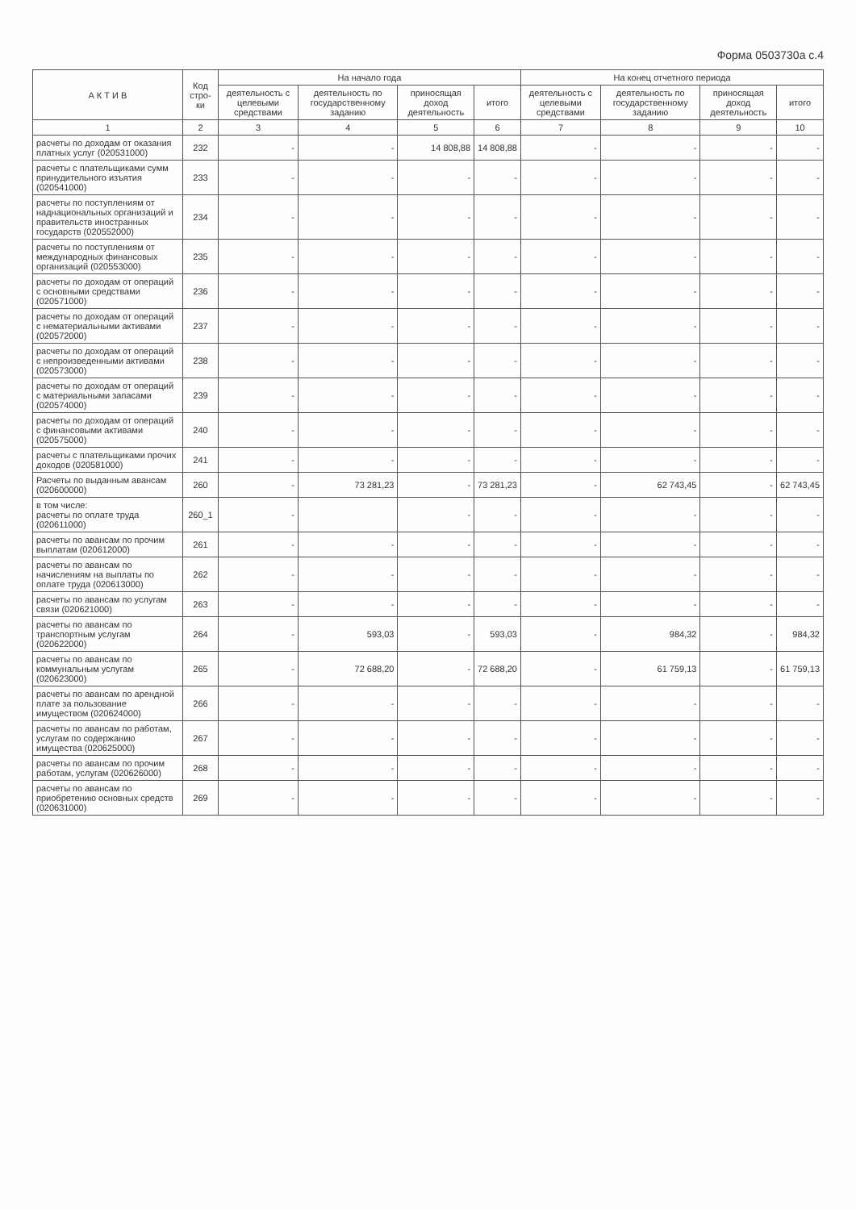Форма 0503730а с.4
| А К Т И В | Код стро-ки | На начало года | | | | На конец отчетного периода | | | |
| --- | --- | --- | --- | --- | --- | --- | --- | --- | --- |
| | | деятельность с целевыми средствами | деятельность по государственному заданию | приносящая доход деятельность | итого | деятельность с целевыми средствами | деятельность по государственному заданию | приносящая доход деятельность | итого |
| 1 | 2 | 3 | 4 | 5 | 6 | 7 | 8 | 9 | 10 |
| расчеты по доходам от оказания платных услуг (020531000) | 232 | - | - | 14 808,88 | 14 808,88 | - | - | - | - |
| расчеты с плательщиками сумм принудительного изъятия (020541000) | 233 | - | - | - | - | - | - | - | - |
| расчеты по поступлениям от наднациональных организаций и правительств иностранных государств (020552000) | 234 | - | - | - | - | - | - | - | - |
| расчеты по поступлениям от международных финансовых организаций (020553000) | 235 | - | - | - | - | - | - | - | - |
| расчеты по доходам от операций с основными средствами (020571000) | 236 | - | - | - | - | - | - | - | - |
| расчеты по доходам от операций с нематериальными активами (020572000) | 237 | - | - | - | - | - | - | - | - |
| расчеты по доходам от операций с непроизведенными активами (020573000) | 238 | - | - | - | - | - | - | - | - |
| расчеты по доходам от операций с материальными запасами (020574000) | 239 | - | - | - | - | - | - | - | - |
| расчеты по доходам от операций с финансовыми активами (020575000) | 240 | - | - | - | - | - | - | - | - |
| расчеты с плательщиками прочих доходов (020581000) | 241 | - | - | - | - | - | - | - | - |
| Расчеты по выданным авансам (020600000) | 260 | - | 73 281,23 | - | 73 281,23 | - | 62 743,45 | - | 62 743,45 |
| в том числе: расчеты по оплате труда (020611000) | 260_1 | - | | - | - | - | - | - | - |
| расчеты по авансам по прочим выплатам (020612000) | 261 | - | - | - | - | - | - | - | - |
| расчеты по авансам по начислениям на выплаты по оплате труда (020613000) | 262 | - | - | - | - | - | - | - | - |
| расчеты по авансам по услугам связи (020621000) | 263 | - | - | - | - | - | - | - | - |
| расчеты по авансам по транспортным услугам (020622000) | 264 | - | 593,03 | - | 593,03 | - | 984,32 | - | 984,32 |
| расчеты по авансам по коммунальным услугам (020623000) | 265 | - | 72 688,20 | - | 72 688,20 | - | 61 759,13 | - | 61 759,13 |
| расчеты по авансам по арендной плате за пользование имуществом (020624000) | 266 | - | - | - | - | - | - | - | - |
| расчеты по авансам по работам, услугам по содержанию имущества (020625000) | 267 | - | - | - | - | - | - | - | - |
| расчеты по авансам по прочим работам, услугам (020626000) | 268 | - | - | - | - | - | - | - | - |
| расчеты по авансам по приобретению основных средств (020631000) | 269 | - | - | - | - | - | - | - | - |